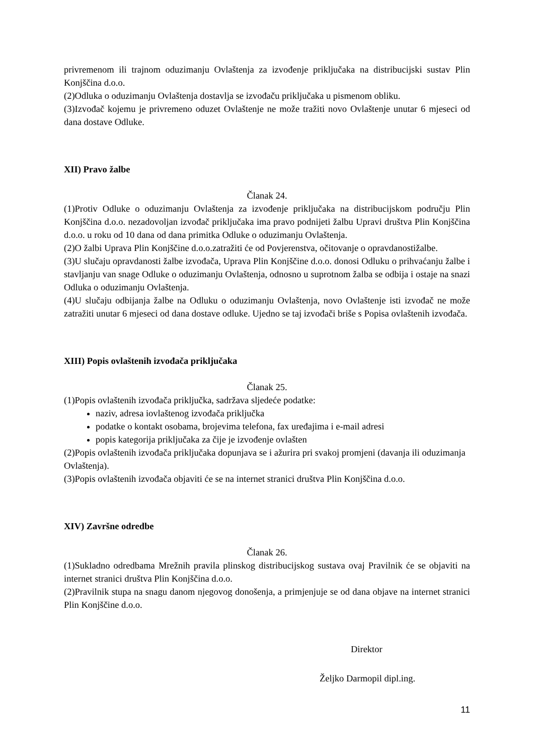privremenom ili trajnom oduzimanju Ovlaštenja za izvođenje priključaka na distribucijski sustav Plin Konjščina d.o.o.
(2)Odluka o oduzimanju Ovlaštenja dostavlja se izvođaču priključaka u pismenom obliku.
(3)Izvođač kojemu je privremeno oduzet Ovlaštenje ne može tražiti novo Ovlaštenje unutar 6 mjeseci od dana dostave Odluke.
XII) Pravo žalbe
Članak 24.
(1)Protiv Odluke o oduzimanju Ovlaštenja za izvođenje priključaka na distribucijskom području Plin Konjščina d.o.o. nezadovoljan izvođač priključaka ima pravo podnijeti žalbu Upravi društva Plin Konjščina d.o.o. u roku od 10 dana od dana primitka Odluke o oduzimanju Ovlaštenja.
(2)O žalbi Uprava Plin Konjščine d.o.o.zatražiti će od Povjerenstva, očitovanje o opravdanostižalbe.
(3)U slučaju opravdanosti žalbe izvođača, Uprava Plin Konjščine d.o.o. donosi Odluku o prihvaćanju žalbe i stavljanju van snage Odluke o oduzimanju Ovlaštenja, odnosno u suprotnom žalba se odbija i ostaje na snazi Odluka o oduzimanju Ovlaštenja.
(4)U slučaju odbijanja žalbe na Odluku o oduzimanju Ovlaštenja, novo Ovlaštenje isti izvođač ne može zatražiti unutar 6 mjeseci od dana dostave odluke. Ujedno se taj izvođači briše s Popisa ovlaštenih izvođača.
XIII) Popis ovlaštenih izvođača priključaka
Članak 25.
(1)Popis ovlaštenih izvođača priključka, sadržava sljedeće podatke:
naziv, adresa iovlaštenog izvođača priključka
podatke o kontakt osobama, brojevima telefona, fax uređajima i e-mail adresi
popis kategorija priključaka za čije je izvođenje ovlašten
(2)Popis ovlaštenih izvođača priključaka dopunjava se i ažurira pri svakoj promjeni (davanja ili oduzimanja Ovlaštenja).
(3)Popis ovlaštenih izvođača objaviti će se na internet stranici društva Plin Konjščina d.o.o.
XIV) Završne odredbe
Članak 26.
(1)Sukladno odredbama Mrežnih pravila plinskog distribucijskog sustava ovaj Pravilnik će se objaviti na internet stranici društva Plin Konjščina d.o.o.
(2)Pravilnik stupa na snagu danom njegovog donošenja, a primjenjuje se od dana objave na internet stranici Plin Konjščine d.o.o.
Direktor
Željko Darmopil dipl.ing.
11